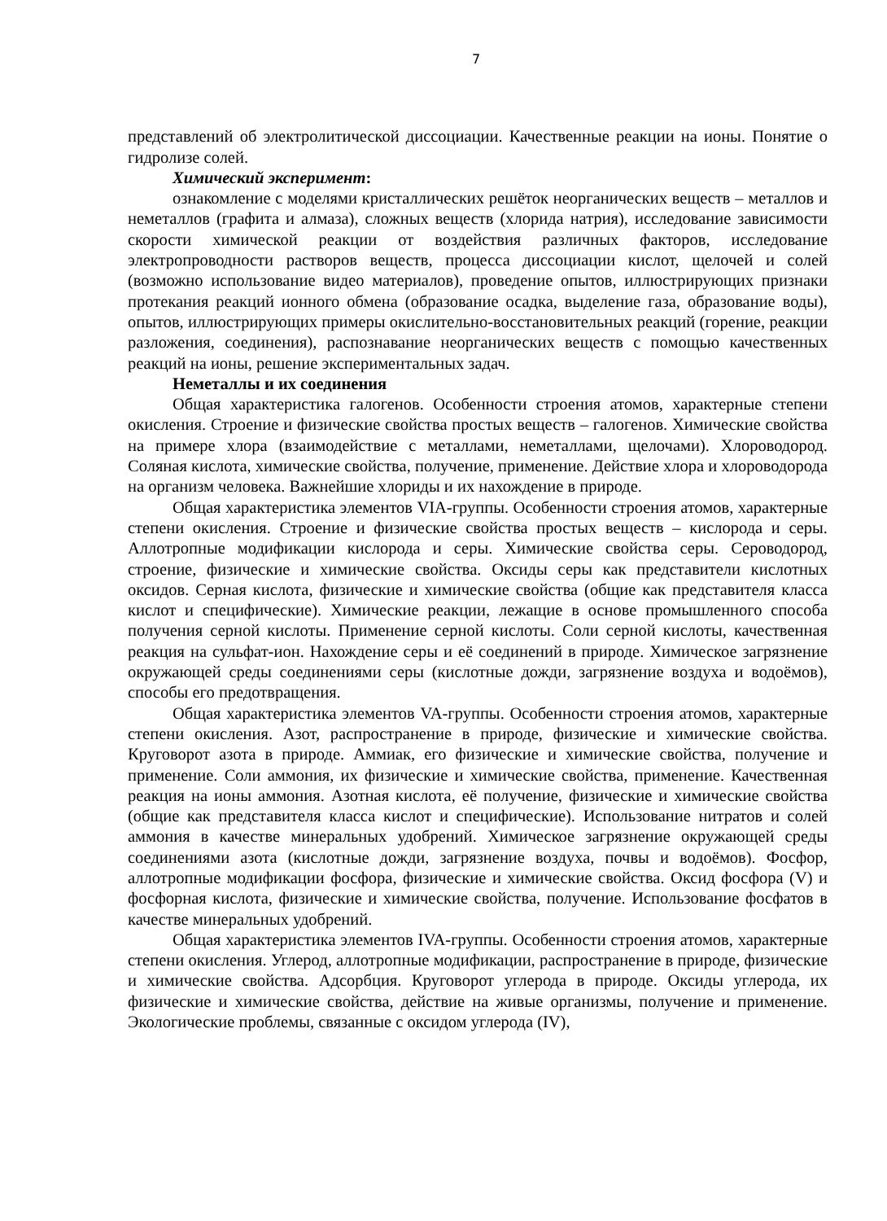7
представлений об электролитической диссоциации. Качественные реакции на ионы. Понятие о гидролизе солей.
Химический эксперимент:
ознакомление с моделями кристаллических решёток неорганических веществ – металлов и неметаллов (графита и алмаза), сложных веществ (хлорида натрия), исследование зависимости скорости химической реакции от воздействия различных факторов, исследование электропроводности растворов веществ, процесса диссоциации кислот, щелочей и солей (возможно использование видео материалов), проведение опытов, иллюстрирующих признаки протекания реакций ионного обмена (образование осадка, выделение газа, образование воды), опытов, иллюстрирующих примеры окислительно-восстановительных реакций (горение, реакции разложения, соединения), распознавание неорганических веществ с помощью качественных реакций на ионы, решение экспериментальных задач.
Неметаллы и их соединения
Общая характеристика галогенов. Особенности строения атомов, характерные степени окисления. Строение и физические свойства простых веществ – галогенов. Химические свойства на примере хлора (взаимодействие с металлами, неметаллами, щелочами). Хлороводород. Соляная кислота, химические свойства, получение, применение. Действие хлора и хлороводорода на организм человека. Важнейшие хлориды и их нахождение в природе.
Общая характеристика элементов VIA-группы. Особенности строения атомов, характерные степени окисления. Строение и физические свойства простых веществ – кислорода и серы. Аллотропные модификации кислорода и серы. Химические свойства серы. Сероводород, строение, физические и химические свойства. Оксиды серы как представители кислотных оксидов. Серная кислота, физические и химические свойства (общие как представителя класса кислот и специфические). Химические реакции, лежащие в основе промышленного способа получения серной кислоты. Применение серной кислоты. Соли серной кислоты, качественная реакция на сульфат-ион. Нахождение серы и её соединений в природе. Химическое загрязнение окружающей среды соединениями серы (кислотные дожди, загрязнение воздуха и водоёмов), способы его предотвращения.
Общая характеристика элементов VA-группы. Особенности строения атомов, характерные степени окисления. Азот, распространение в природе, физические и химические свойства. Круговорот азота в природе. Аммиак, его физические и химические свойства, получение и применение. Соли аммония, их физические и химические свойства, применение. Качественная реакция на ионы аммония. Азотная кислота, её получение, физические и химические свойства (общие как представителя класса кислот и специфические). Использование нитратов и солей аммония в качестве минеральных удобрений. Химическое загрязнение окружающей среды соединениями азота (кислотные дожди, загрязнение воздуха, почвы и водоёмов). Фосфор, аллотропные модификации фосфора, физические и химические свойства. Оксид фосфора (V) и фосфорная кислота, физические и химические свойства, получение. Использование фосфатов в качестве минеральных удобрений.
Общая характеристика элементов IVA-группы. Особенности строения атомов, характерные степени окисления. Углерод, аллотропные модификации, распространение в природе, физические и химические свойства. Адсорбция. Круговорот углерода в природе. Оксиды углерода, их физические и химические свойства, действие на живые организмы, получение и применение. Экологические проблемы, связанные с оксидом углерода (IV),